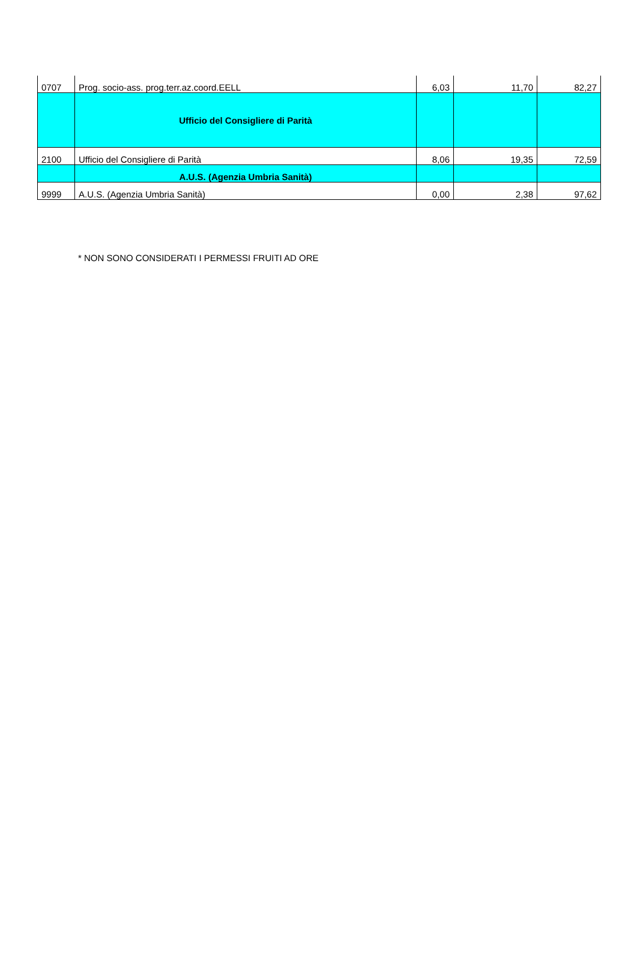| 0707 | Prog. socio-ass. prog.terr.az.coord.EELL | 6,03 | 11,70 | 82,27 |
| | Ufficio del Consigliere di Parità | | | |
| 2100 | Ufficio del Consigliere di Parità | 8,06 | 19,35 | 72,59 |
| | A.U.S. (Agenzia Umbria Sanità) | | | |
| 9999 | A.U.S. (Agenzia Umbria Sanità) | 0,00 | 2,38 | 97,62 |
* NON SONO CONSIDERATI I PERMESSI FRUITI AD ORE